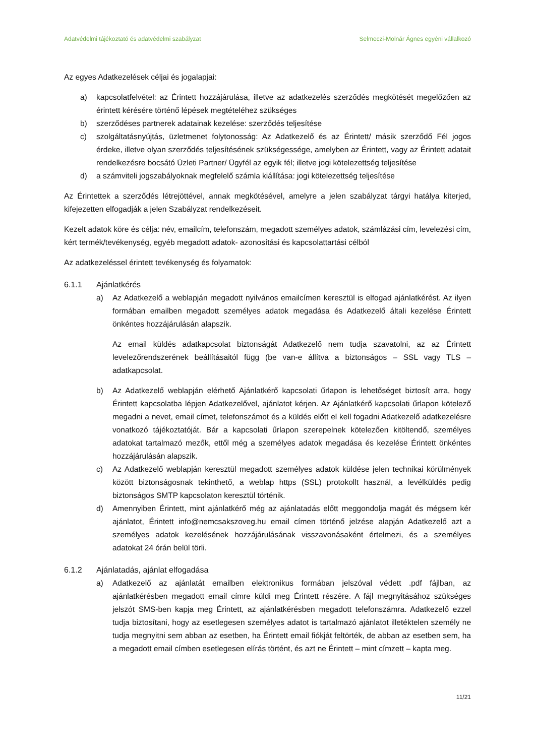Adatvédelmi tájékoztató és adatvédelmi szabályzat Selmeczi-Molnár Ágnes egyéni vállalkozó
Az egyes Adatkezelések céljai és jogalapjai:
a) kapcsolatfelvétel: az Érintett hozzájárulása, illetve az adatkezelés szerződés megkötését megelőzően az érintett kérésére történő lépések megtételéhez szükséges
b) szerződéses partnerek adatainak kezelése: szerződés teljesítése
c) szolgáltatásnyújtás, üzletmenet folytonosság: Az Adatkezelő és az Érintett/ másik szerződő Fél jogos érdeke, illetve olyan szerződés teljesítésének szükségessége, amelyben az Érintett, vagy az Érintett adatait rendelkezésre bocsátó Üzleti Partner/ Ügyfél az egyik fél; illetve jogi kötelezettség teljesítése
d) a számviteli jogszabályoknak megfelelő számla kiállítása: jogi kötelezettség teljesítése
Az Érintettek a szerződés létrejöttével, annak megkötésével, amelyre a jelen szabályzat tárgyi hatálya kiterjed, kifejezetten elfogadják a jelen Szabályzat rendelkezéseit.
Kezelt adatok köre és célja: név, emailcím, telefonszám, megadott személyes adatok, számlázási cím, levelezési cím, kért termék/tevékenység, egyéb megadott adatok- azonosítási és kapcsolattartási célból
Az adatkezeléssel érintett tevékenység és folyamatok:
6.1.1 Ajánlatkérés
a) Az Adatkezelő a weblapján megadott nyilvános emailcímen keresztül is elfogad ajánlatkérést. Az ilyen formában emailben megadott személyes adatok megadása és Adatkezelő általi kezelése Érintett önkéntes hozzájárulásán alapszik.
Az email küldés adatkapcsolat biztonságát Adatkezelő nem tudja szavatolni, az az Érintett levelezőrendszerének beállításaitól függ (be van-e állítva a biztonságos – SSL vagy TLS – adatkapcsolat.
b) Az Adatkezelő weblapján elérhető Ajánlatkérő kapcsolati űrlapon is lehetőséget biztosít arra, hogy Érintett kapcsolatba lépjen Adatkezelővel, ajánlatot kérjen. Az Ajánlatkérő kapcsolati űrlapon kötelező megadni a nevet, email címet, telefonszámot és a küldés előtt el kell fogadni Adatkezelő adatkezelésre vonatkozó tájékoztatóját. Bár a kapcsolati űrlapon szerepelnek kötelezően kitöltendő, személyes adatokat tartalmazó mezők, ettől még a személyes adatok megadása és kezelése Érintett önkéntes hozzájárulásán alapszik.
c) Az Adatkezelő weblapján keresztül megadott személyes adatok küldése jelen technikai körülmények között biztonságosnak tekinthető, a weblap https (SSL) protokollt használ, a levélküldés pedig biztonságos SMTP kapcsolaton keresztül történik.
d) Amennyiben Érintett, mint ajánlatkérő még az ajánlatadás előtt meggondolja magát és mégsem kér ajánlatot, Érintett info@nemcsakszoveg.hu email címen történő jelzése alapján Adatkezelő azt a személyes adatok kezelésének hozzájárulásának visszavonásaként értelmezi, és a személyes adatokat 24 órán belül törli.
6.1.2 Ajánlatadás, ajánlat elfogadása
a) Adatkezelő az ajánlatát emailben elektronikus formában jelszóval védett .pdf fájlban, az ajánlatkérésben megadott email címre küldi meg Érintett részére. A fájl megnyitásához szükséges jelszót SMS-ben kapja meg Érintett, az ajánlatkérésben megadott telefonszámra. Adatkezelő ezzel tudja biztosítani, hogy az esetlegesen személyes adatot is tartalmazó ajánlatot illetéktelen személy ne tudja megnyitni sem abban az esetben, ha Érintett email fiókját feltörték, de abban az esetben sem, ha a megadott email címben esetlegesen elírás történt, és azt ne Érintett – mint címzett – kapta meg.
11/21